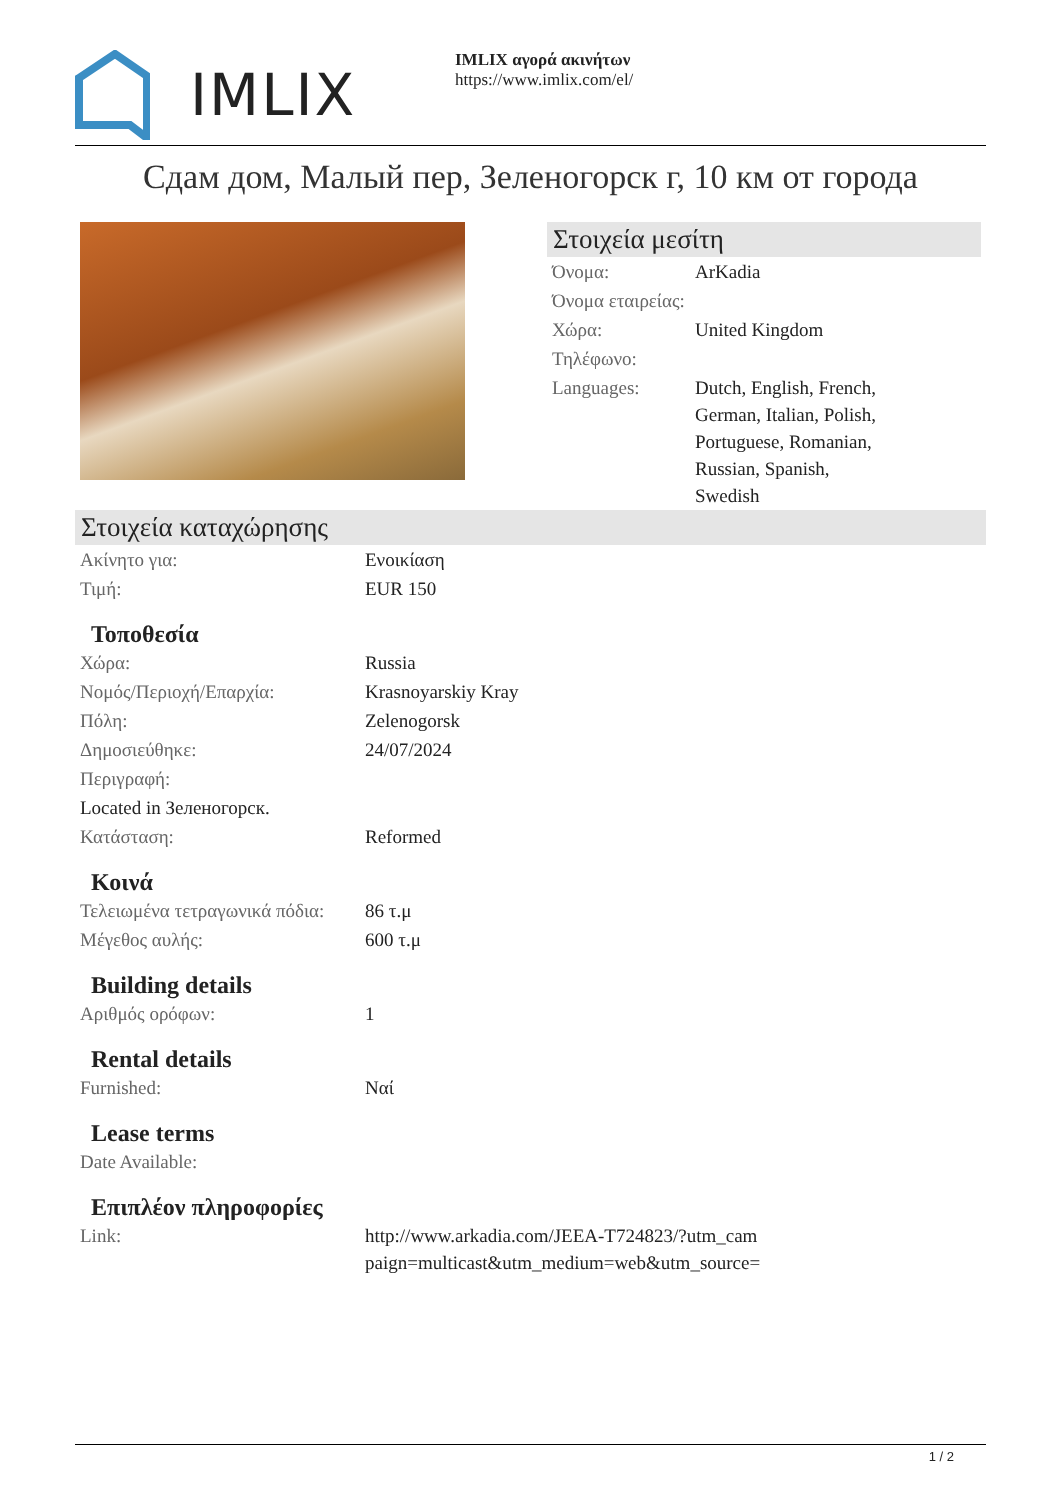IMLIX
IMLIX αγορά ακινήτων
https://www.imlix.com/el/
Сдам дом, Малый пер, Зеленогорск г, 10 км от города
Στοιχεία μεσίτη
| Όνομα: | ArKadia |
| Όνομα εταιρείας: | |
| Χώρα: | United Kingdom |
| Τηλέφωνο: | |
| Languages: | Dutch, English, French, German, Italian, Polish, Portuguese, Romanian, Russian, Spanish, Swedish |
Στοιχεία καταχώρησης
| Ακίνητο για: | Ενοικίαση |
| Τιμή: | EUR 150 |
Τοποθεσία
| Χώρα: | Russia |
| Νομός/Περιοχή/Επαρχία: | Krasnoyarskiy Kray |
| Πόλη: | Zelenogorsk |
| Δημοσιεύθηκε: | 24/07/2024 |
| Περιγραφή: | |
| Located in Зеленогорск. | |
| Κατάσταση: | Reformed |
Κοινά
| Τελειωμένα τετραγωνικά πόδια: | 86 τ.μ |
| Μέγεθος αυλής: | 600 τ.μ |
Building details
| Αριθμός ορόφων: | 1 |
Rental details
| Furnished: | Ναί |
Lease terms
| Date Available: | |
Επιπλέον πληροφορίες
| Link: | http://www.arkadia.com/JEEA-T724823/?utm_cam paign=multicast&utm_medium=web&utm_source= |
1 / 2